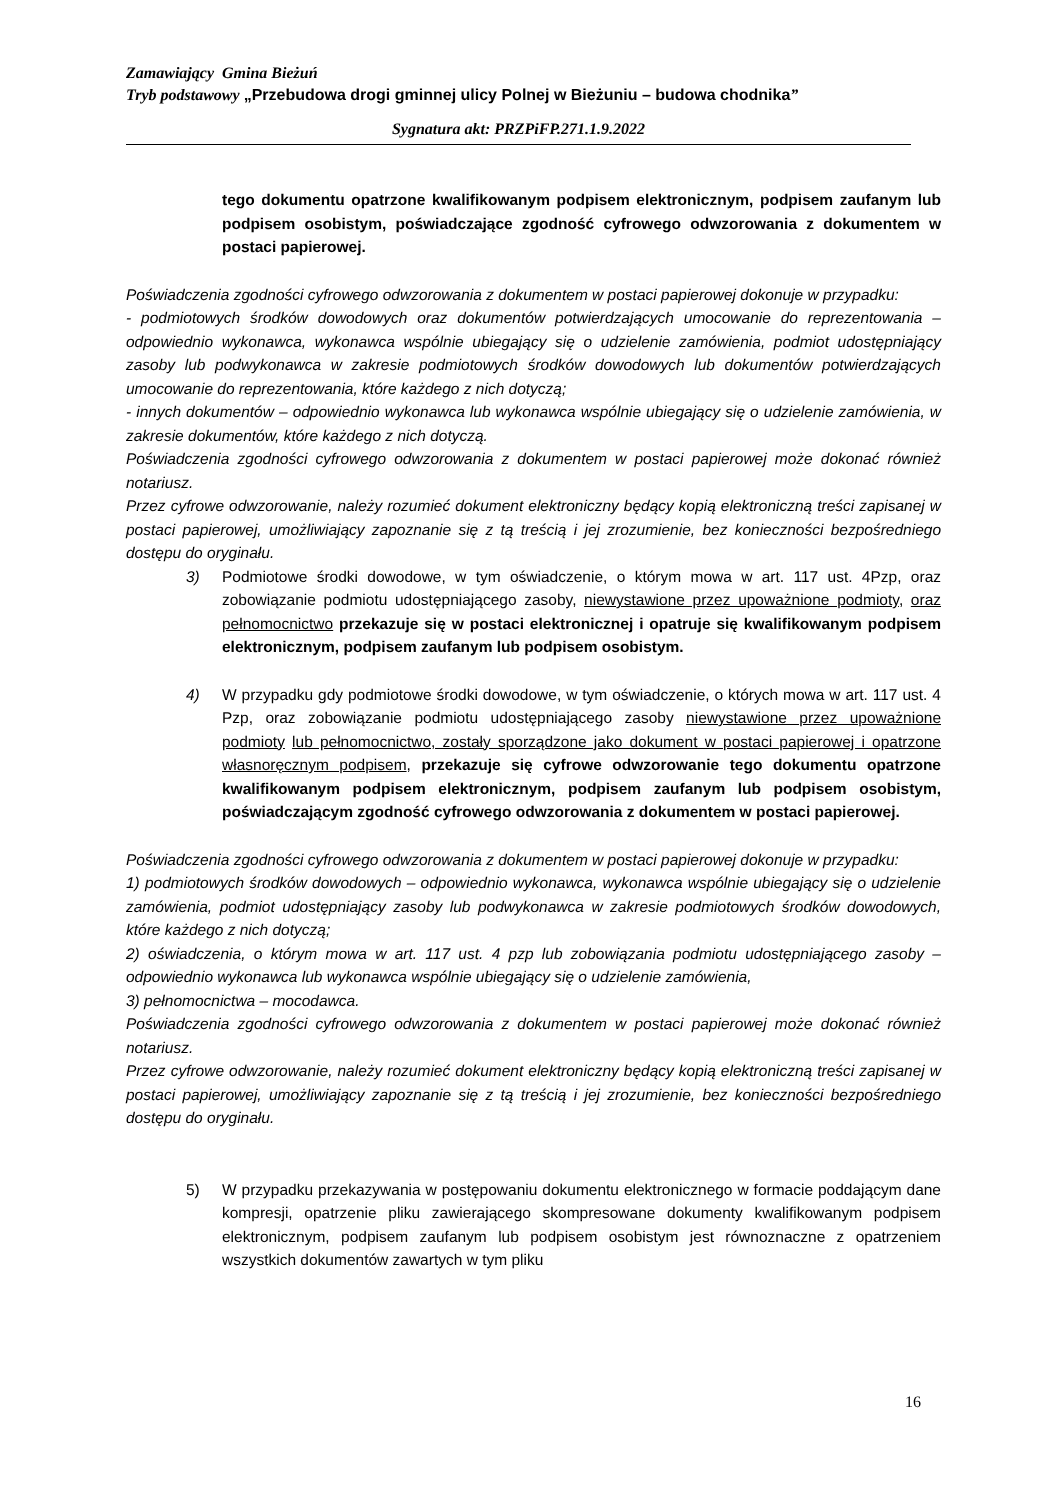Zamawiający Gmina Bieżuń
Tryb podstawowy „Przebudowa drogi gminnej ulicy Polnej w Bieżuniu – budowa chodnika”
Sygnatura akt: PRZPiFP.271.1.9.2022
tego dokumentu opatrzone kwalifikowanym podpisem elektronicznym, podpisem zaufanym lub podpisem osobistym, poświadczające zgodność cyfrowego odwzorowania z dokumentem w postaci papierowej.
Poświadczenia zgodności cyfrowego odwzorowania z dokumentem w postaci papierowej dokonuje w przypadku:
- podmiotowych środków dowodowych oraz dokumentów potwierdzających umocowanie do reprezentowania – odpowiednio wykonawca, wykonawca wspólnie ubiegający się o udzielenie zamówienia, podmiot udostępniający zasoby lub podwykonawca w zakresie podmiotowych środków dowodowych lub dokumentów potwierdzających umocowanie do reprezentowania, które każdego z nich dotyczą;
- innych dokumentów – odpowiednio wykonawca lub wykonawca wspólnie ubiegający się o udzielenie zamówienia, w zakresie dokumentów, które każdego z nich dotyczą.
Poświadczenia zgodności cyfrowego odwzorowania z dokumentem w postaci papierowej może dokonać również notariusz.
Przez cyfrowe odwzorowanie, należy rozumieć dokument elektroniczny będący kopią elektroniczną treści zapisanej w postaci papierowej, umożliwiający zapoznanie się z tą treścią i jej zrozumienie, bez konieczności bezpośredniego dostępu do oryginału.
3) Podmiotowe środki dowodowe, w tym oświadczenie, o którym mowa w art. 117 ust. 4Pzp, oraz zobowiązanie podmiotu udostępniającego zasoby, niewystawione przez upoważnione podmioty, oraz pełnomocnictwo przekazuje się w postaci elektronicznej i opatruje się kwalifikowanym podpisem elektronicznym, podpisem zaufanym lub podpisem osobistym.
4) W przypadku gdy podmiotowe środki dowodowe, w tym oświadczenie, o których mowa w art. 117 ust. 4 Pzp, oraz zobowiązanie podmiotu udostępniającego zasoby niewystawione przez upoważnione podmioty lub pełnomocnictwo, zostały sporządzone jako dokument w postaci papierowej i opatrzone własnoręcznym podpisem, przekazuje się cyfrowe odwzorowanie tego dokumentu opatrzone kwalifikowanym podpisem elektronicznym, podpisem zaufanym lub podpisem osobistym, poświadczającym zgodność cyfrowego odwzorowania z dokumentem w postaci papierowej.
Poświadczenia zgodności cyfrowego odwzorowania z dokumentem w postaci papierowej dokonuje w przypadku:
1) podmiotowych środków dowodowych – odpowiednio wykonawca, wykonawca wspólnie ubiegający się o udzielenie zamówienia, podmiot udostępniający zasoby lub podwykonawca w zakresie podmiotowych środków dowodowych, które każdego z nich dotyczą;
2) oświadczenia, o którym mowa w art. 117 ust. 4 pzp lub zobowiązania podmiotu udostępniającego zasoby – odpowiednio wykonawca lub wykonawca wspólnie ubiegający się o udzielenie zamówienia,
3) pełnomocnictwa – mocodawca.
Poświadczenia zgodności cyfrowego odwzorowania z dokumentem w postaci papierowej może dokonać również notariusz.
Przez cyfrowe odwzorowanie, należy rozumieć dokument elektroniczny będący kopią elektroniczną treści zapisanej w postaci papierowej, umożliwiający zapoznanie się z tą treścią i jej zrozumienie, bez konieczności bezpośredniego dostępu do oryginału.
5) W przypadku przekazywania w postępowaniu dokumentu elektronicznego w formacie poddającym dane kompresji, opatrzenie pliku zawierającego skompresowane dokumenty kwalifikowanym podpisem elektronicznym, podpisem zaufanym lub podpisem osobistym jest równoznaczne z opatrzeniem wszystkich dokumentów zawartych w tym pliku
16